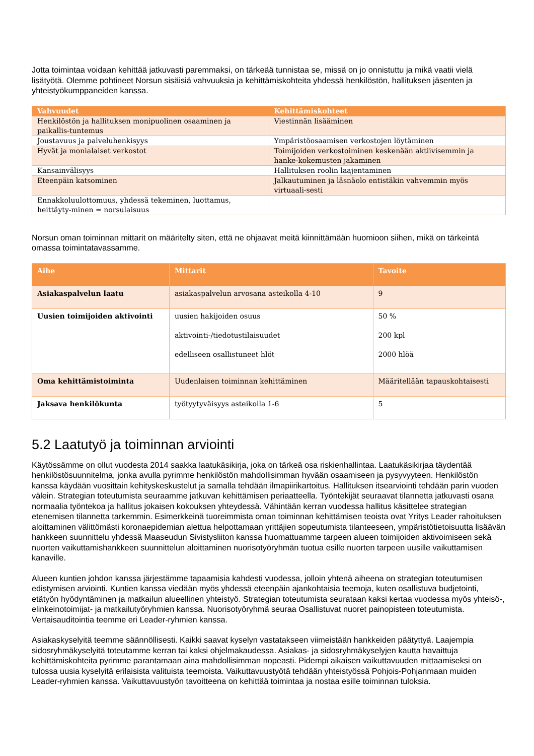Jotta toimintaa voidaan kehittää jatkuvasti paremmaksi, on tärkeää tunnistaa se, missä on jo onnistuttu ja mikä vaatii vielä lisätyötä. Olemme pohtineet Norsun sisäisiä vahvuuksia ja kehittämiskohteita yhdessä henkilöstön, hallituksen jäsenten ja yhteistyökumppaneiden kanssa.
| Vahvuudet | Kehittämiskohteet |
| --- | --- |
| Henkilöstön ja hallituksen monipuolinen osaaminen ja paikallis-tuntemus | Viestinnän lisääminen |
| Joustavuus ja palveluhenkisyys | Ympäristöosaamisen verkostojen löytäminen |
| Hyvät ja monialaiset verkostot | Toimijoiden verkostoiminen keskenään aktiivisemmin ja hanke-kokemusten jakaminen |
| Kansainvälisyys | Hallituksen roolin laajentaminen |
| Eteenpäin katsominen | Jalkautuminen ja läsnäolo entistäkin vahvemmin myös virtuaali-sesti |
| Ennakkoluulottomuus, yhdessä tekeminen, luottamus, heittäyty-minen = norsulaisuus | |
Norsun oman toiminnan mittarit on määritelty siten, että ne ohjaavat meitä kiinnittämään huomioon siihen, mikä on tärkeintä omassa toimintatavassamme.
| Aihe | Mittarit | Tavoite |
| --- | --- | --- |
| Asiakaspalvelun laatu | asiakaspalvelun arvosana asteikolla 4-10 | 9 |
| Uusien toimijoiden aktivointi | uusien hakijoiden osuus aktivointi-/tiedotustilaisuudet edelliseen osallistuneet hlöt | 50 % 200 kpl 2000 hlöä |
| Oma kehittämistoiminta | Uudenlaisen toiminnan kehittäminen | Määritellään tapauskohtaisesti |
| Jaksava henkilökunta | työtyytyväisyys asteikolla 1-6 | 5 |
5.2 Laatutyö ja toiminnan arviointi
Käytössämme on ollut vuodesta 2014 saakka laatukäsikirja, joka on tärkeä osa riskienhallintaa. Laatukäsikirjaa täydentää henkilöstösuunnitelma, jonka avulla pyrimme henkilöstön mahdollisimman hyvään osaamiseen ja pysyvyyteen. Henkilöstön kanssa käydään vuosittain kehityskeskustelut ja samalla tehdään ilmapiirikartoitus. Hallituksen itsearviointi tehdään parin vuoden välein. Strategian toteutumista seuraamme jatkuvan kehittämisen periaatteella. Työntekijät seuraavat tilannetta jatkuvasti osana normaalia työntekoa ja hallitus jokaisen kokouksen yhteydessä. Vähintään kerran vuodessa hallitus käsittelee strategian etenemisen tilannetta tarkemmin. Esimerkkeinä tuoreimmista oman toiminnan kehittämisen teoista ovat Yritys Leader rahoituksen aloittaminen välittömästi koronaepidemian alettua helpottamaan yrittäjien sopeutumista tilanteeseen, ympäristötietoisuutta lisäävän hankkeen suunnittelu yhdessä Maaseudun Sivistysliiton kanssa huomattuamme tarpeen alueen toimijoiden aktivoimiseen sekä nuorten vaikuttamishankkeen suunnittelun aloittaminen nuorisotyöryhmän tuotua esille nuorten tarpeen uusille vaikuttamisen kanaville.
Alueen kuntien johdon kanssa järjestämme tapaamisia kahdesti vuodessa, jolloin yhtenä aiheena on strategian toteutumisen edistymisen arviointi. Kuntien kanssa viedään myös yhdessä eteenpäin ajankohtaisia teemoja, kuten osallistuva budjetointi, etätyön hyödyntäminen ja matkailun alueellinen yhteistyö. Strategian toteutumista seurataan kaksi kertaa vuodessa myös yhteisö-, elinkeinotoimijat- ja matkailutyöryhmien kanssa. Nuorisotyöryhmä seuraa Osallistuvat nuoret painopisteen toteutumista. Vertaisauditointia teemme eri Leader-ryhmien kanssa.
Asiakaskyselyitä teemme säännöllisesti. Kaikki saavat kyselyn vastatakseen viimeistään hankkeiden päätyttyä. Laajempia sidosryhmäkyselyitä toteutamme kerran tai kaksi ohjelmakaudessa. Asiakas- ja sidosryhmäkyselyjen kautta havaittuja kehittämiskohteita pyrimme parantamaan aina mahdollisimman nopeasti. Pidempi aikaisen vaikuttavuuden mittaamiseksi on tulossa uusia kyselyitä erilaisista valituista teemoista. Vaikuttavuustyötä tehdään yhteistyössä Pohjois-Pohjanmaan muiden Leader-ryhmien kanssa. Vaikuttavuustyön tavoitteena on kehittää toimintaa ja nostaa esille toiminnan tuloksia.